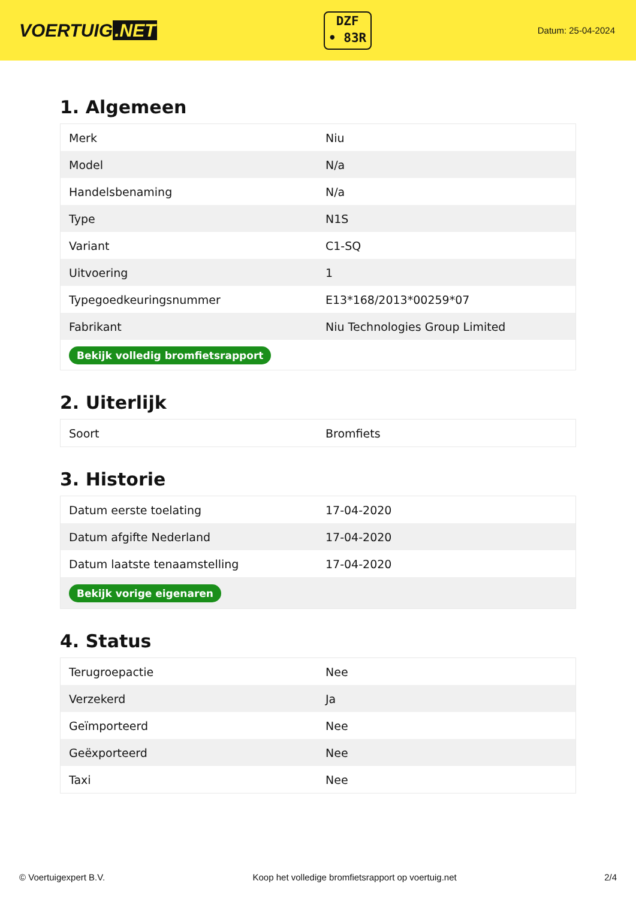VOERTUIG.NET
DZF
• 83R
Datum: 25-04-2024
1. Algemeen
| Merk | Niu |
| Model | N/a |
| Handelsbenaming | N/a |
| Type | N1S |
| Variant | C1-SQ |
| Uitvoering | 1 |
| Typegoedkeuringsnummer | E13*168/2013*00259*07 |
| Fabrikant | Niu Technologies Group Limited |
| Bekijk volledig bromfietsrapport | |
2. Uiterlijk
| Soort | Bromfiets |
3. Historie
| Datum eerste toelating | 17-04-2020 |
| Datum afgifte Nederland | 17-04-2020 |
| Datum laatste tenaamstelling | 17-04-2020 |
| Bekijk vorige eigenaren | |
4. Status
| Terugroepactie | Nee |
| Verzekerd | Ja |
| Geïmporteerd | Nee |
| Geëxporteerd | Nee |
| Taxi | Nee |
© Voertuigexpert B.V. Koop het volledige bromfietsrapport op voertuig.net 2/4